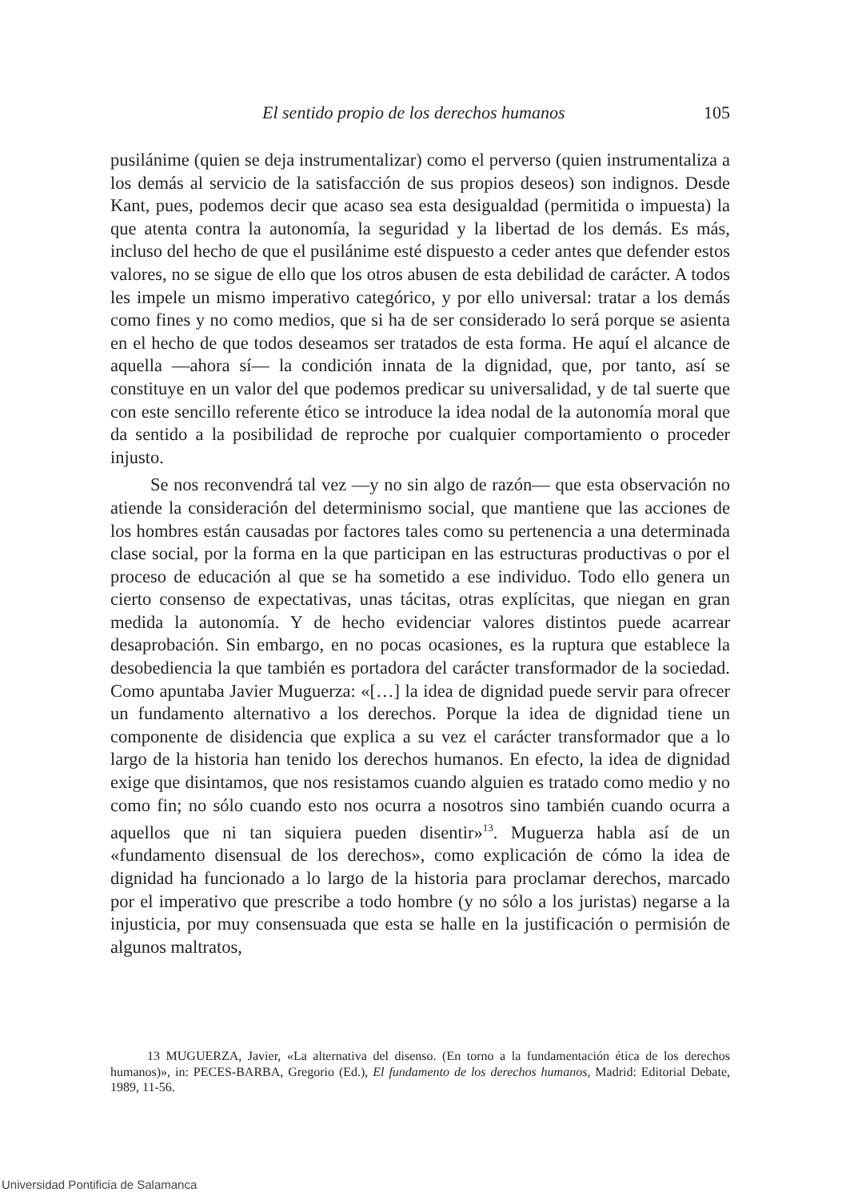El sentido propio de los derechos humanos 105
pusilánime (quien se deja instrumentalizar) como el perverso (quien instrumentaliza a los demás al servicio de la satisfacción de sus propios deseos) son indignos. Desde Kant, pues, podemos decir que acaso sea esta desigualdad (permitida o impuesta) la que atenta contra la autonomía, la seguridad y la libertad de los demás. Es más, incluso del hecho de que el pusilánime esté dispuesto a ceder antes que defender estos valores, no se sigue de ello que los otros abusen de esta debilidad de carácter. A todos les impele un mismo imperativo categórico, y por ello universal: tratar a los demás como fines y no como medios, que si ha de ser considerado lo será porque se asienta en el hecho de que todos deseamos ser tratados de esta forma. He aquí el alcance de aquella —ahora sí— la condición innata de la dignidad, que, por tanto, así se constituye en un valor del que podemos predicar su universalidad, y de tal suerte que con este sencillo referente ético se introduce la idea nodal de la autonomía moral que da sentido a la posibilidad de reproche por cualquier comportamiento o proceder injusto.
Se nos reconvendrá tal vez —y no sin algo de razón— que esta observación no atiende la consideración del determinismo social, que mantiene que las acciones de los hombres están causadas por factores tales como su pertenencia a una determinada clase social, por la forma en la que participan en las estructuras productivas o por el proceso de educación al que se ha sometido a ese individuo. Todo ello genera un cierto consenso de expectativas, unas tácitas, otras explícitas, que niegan en gran medida la autonomía. Y de hecho evidenciar valores distintos puede acarrear desaprobación. Sin embargo, en no pocas ocasiones, es la ruptura que establece la desobediencia la que también es portadora del carácter transformador de la sociedad. Como apuntaba Javier Muguerza: «[…] la idea de dignidad puede servir para ofrecer un fundamento alternativo a los derechos. Porque la idea de dignidad tiene un componente de disidencia que explica a su vez el carácter transformador que a lo largo de la historia han tenido los derechos humanos. En efecto, la idea de dignidad exige que disintamos, que nos resistamos cuando alguien es tratado como medio y no como fin; no sólo cuando esto nos ocurra a nosotros sino también cuando ocurra a aquellos que ni tan siquiera pueden disentir»<sup>13</sup>. Muguerza habla así de un «fundamento disensual de los derechos», como explicación de cómo la idea de dignidad ha funcionado a lo largo de la historia para proclamar derechos, marcado por el imperativo que prescribe a todo hombre (y no sólo a los juristas) negarse a la injusticia, por muy consensuada que esta se halle en la justificación o permisión de algunos maltratos,
13 MUGUERZA, Javier, «La alternativa del disenso. (En torno a la fundamentación ética de los derechos humanos)», in: PECES-BARBA, Gregorio (Ed.), El fundamento de los derechos humanos, Madrid: Editorial Debate, 1989, 11-56.
Universidad Pontificia de Salamanca